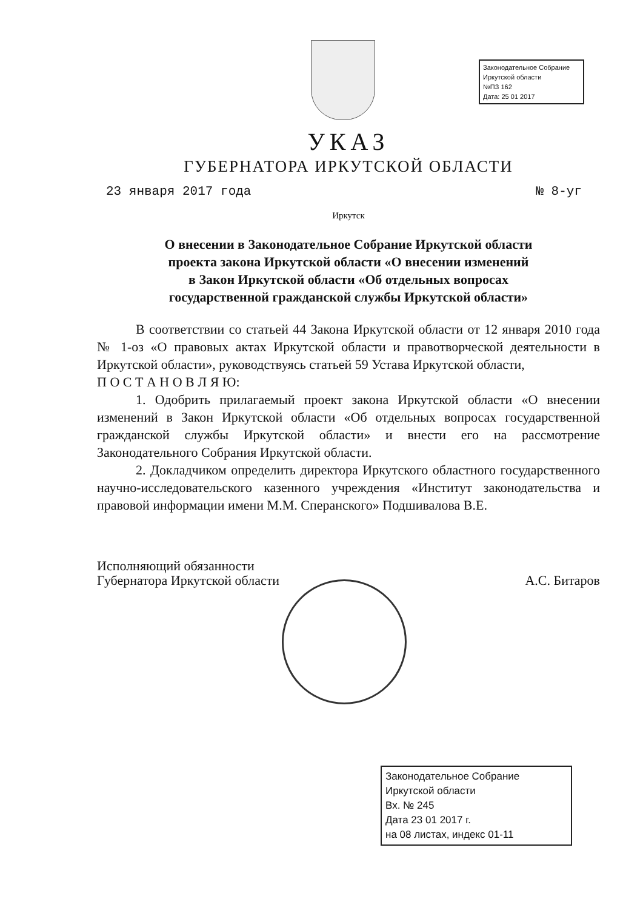Законодательное Собрание
Иркутской области
№ПЗ 162
Дата: 25 01 2017
УКАЗ
ГУБЕРНАТОРА ИРКУТСКОЙ ОБЛАСТИ
23 января 2017 года № 8-уг
Иркутск
О внесении в Законодательное Собрание Иркутской области
проекта закона Иркутской области «О внесении изменений
в Закон Иркутской области «Об отдельных вопросах
государственной гражданской службы Иркутской области»
В соответствии со статьей 44 Закона Иркутской области от 12 января 2010 года № 1-оз «О правовых актах Иркутской области и правотворческой деятельности в Иркутской области», руководствуясь статьей 59 Устава Иркутской области,
П О С Т А Н О В Л Я Ю:
1. Одобрить прилагаемый проект закона Иркутской области «О внесении изменений в Закон Иркутской области «Об отдельных вопросах государственной гражданской службы Иркутской области» и внести его на рассмотрение Законодательного Собрания Иркутской области.
2. Докладчиком определить директора Иркутского областного государственного научно-исследовательского казенного учреждения «Институт законодательства и правовой информации имени М.М. Сперанского» Подшивалова В.Е.
Исполняющий обязанности
Губернатора Иркутской области
А.С. Битаров
Законодательное Собрание
Иркутской области
Вх. № 245
Дата 23 01 2017 г.
на 08 листах, индекс 01-11